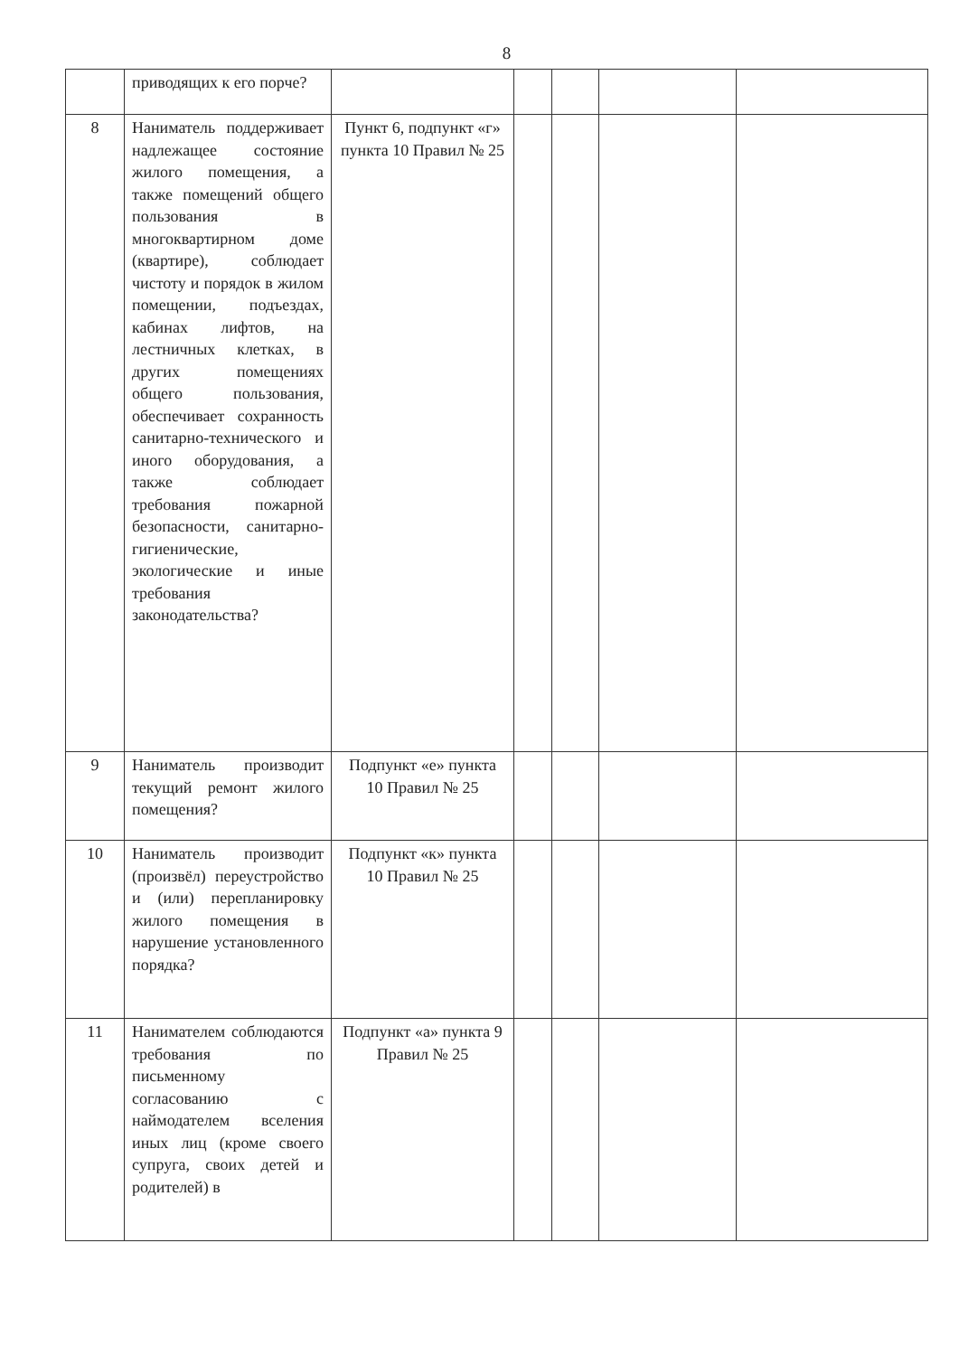8
| | приводящих к его порче? | | | | | |
| 8 | Наниматель поддерживает надлежащее состояние жилого помещения, а также помещений общего пользования в многоквартирном доме (квартире), соблюдает чистоту и порядок в жилом помещении, подъездах, кабинах лифтов, на лестничных клетках, в других помещениях общего пользования, обеспечивает сохранность санитарно-технического и иного оборудования, а также соблюдает требования пожарной безопасности, санитарно-гигиенические, экологические и иные требования законодательства? | Пункт 6, подпункт «г» пункта 10 Правил № 25 | | | | |
| 9 | Наниматель производит текущий ремонт жилого помещения? | Подпункт «е» пункта 10 Правил № 25 | | | | |
| 10 | Наниматель производит (произвёл) переустройство и (или) перепланировку жилого помещения в нарушение установленного порядка? | Подпункт «к» пункта 10 Правил № 25 | | | | |
| 11 | Нанимателем соблюдаются требования по письменному согласованию с наймодателем вселения иных лиц (кроме своего супруга, своих детей и родителей) в | Подпункт «а» пункта 9 Правил № 25 | | | | |